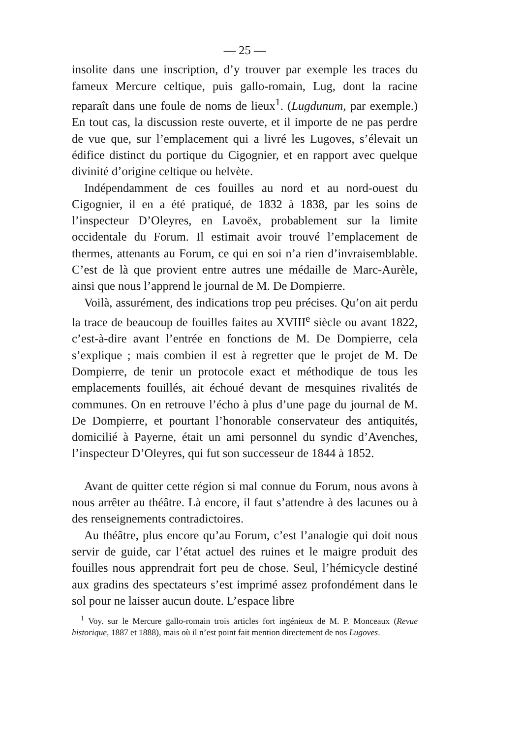— 25 —
insolite dans une inscription, d’y trouver par exemple les traces du fameux Mercure celtique, puis gallo-romain, Lug, dont la racine reparaît dans une foule de noms de lieux<sup>1</sup>. (Lugdunum, par exemple.) En tout cas, la discussion reste ouverte, et il importe de ne pas perdre de vue que, sur l’emplacement qui a livré les Lugoves, s’élevait un édifice distinct du portique du Cigognier, et en rapport avec quelque divinité d’origine celtique ou helvète.
Indépendamment de ces fouilles au nord et au nord-ouest du Cigognier, il en a été pratiqué, de 1832 à 1838, par les soins de l’inspecteur D’Oleyres, en Lavoëx, probablement sur la limite occidentale du Forum. Il estimait avoir trouvé l’emplacement de thermes, attenants au Forum, ce qui en soi n’a rien d’invraisemblable. C’est de là que provient entre autres une médaille de Marc-Aurèle, ainsi que nous l’apprend le journal de M. De Dompierre.
Voilà, assurément, des indications trop peu précises. Qu’on ait perdu la trace de beaucoup de fouilles faites au XVIII<sup>e</sup> siècle ou avant 1822, c’est-à-dire avant l’entrée en fonctions de M. De Dompierre, cela s’explique ; mais combien il est à regretter que le projet de M. De Dompierre, de tenir un protocole exact et méthodique de tous les emplacements fouillés, ait échoué devant de mesquines rivalités de communes. On en retrouve l’écho à plus d’une page du journal de M. De Dompierre, et pourtant l’honorable conservateur des antiquités, domicilié à Payerne, était un ami personnel du syndic d’Avenches, l’inspecteur D’Oleyres, qui fut son successeur de 1844 à 1852.
Avant de quitter cette région si mal connue du Forum, nous avons à nous arrêter au théâtre. Là encore, il faut s’attendre à des lacunes ou à des renseignements contradictoires.
Au théâtre, plus encore qu’au Forum, c’est l’analogie qui doit nous servir de guide, car l’état actuel des ruines et le maigre produit des fouilles nous apprendrait fort peu de chose. Seul, l’hémicycle destiné aux gradins des spectateurs s’est imprimé assez profondément dans le sol pour ne laisser aucun doute. L’espace libre
<sup>1</sup> Voy. sur le Mercure gallo-romain trois articles fort ingénieux de M. P. Monceaux (Revue historique, 1887 et 1888), mais où il n’est point fait mention directement de nos Lugoves.